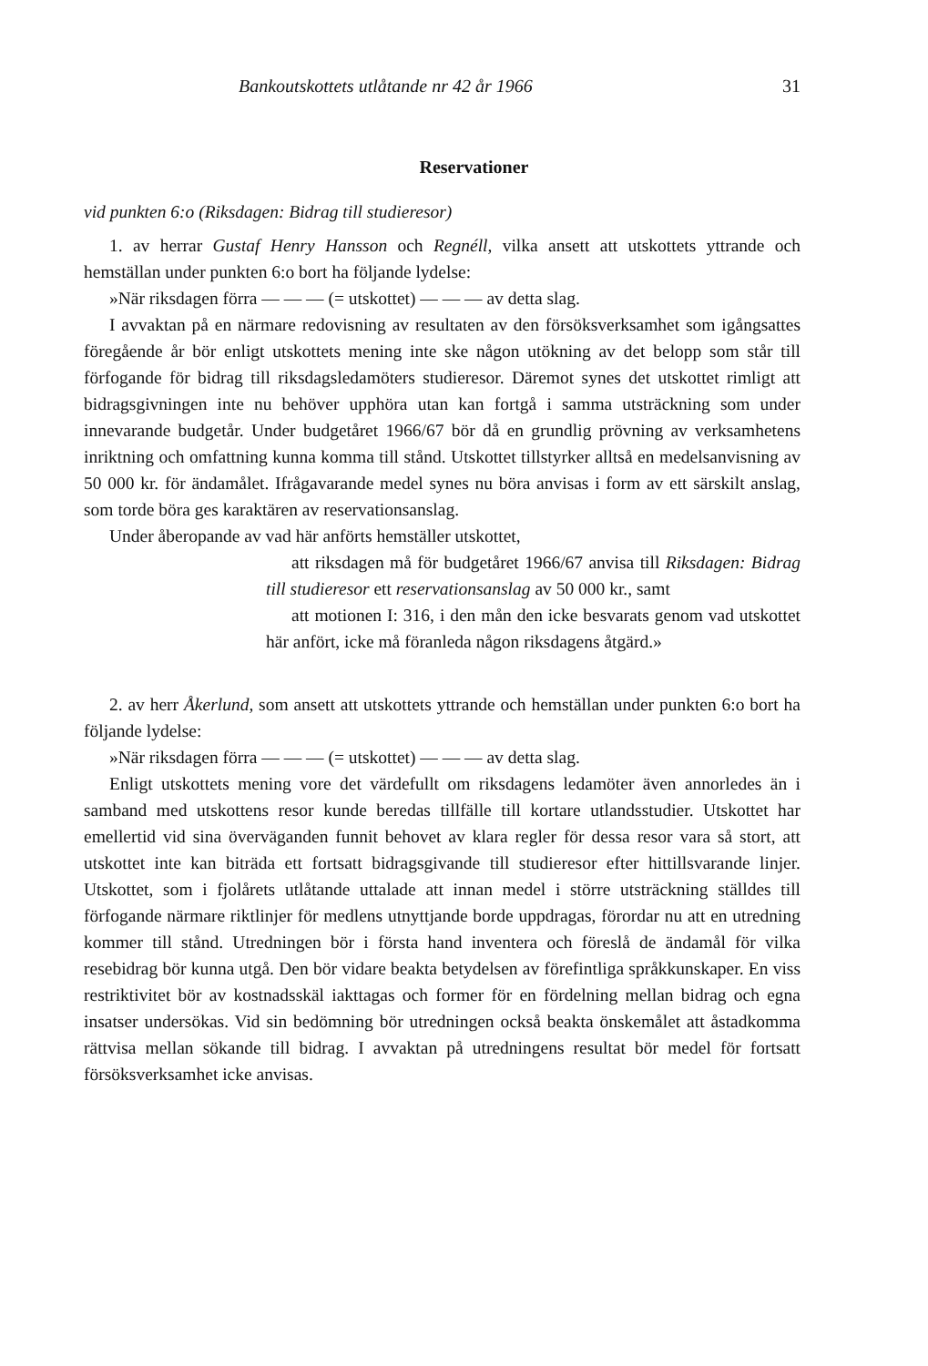Bankoutskottets utlåtande nr 42 år 1966 31
Reservationer
vid punkten 6:o (Riksdagen: Bidrag till studieresor)
1. av herrar Gustaf Henry Hansson och Regnéll, vilka ansett att utskottets yttrande och hemställan under punkten 6:o bort ha följande lydelse:
»När riksdagen förra — — — (= utskottet) — — — av detta slag.
I avvaktan på en närmare redovisning av resultaten av den försöksverksamhet som igångsattes föregående år bör enligt utskottets mening inte ske någon utökning av det belopp som står till förfogande för bidrag till riksdagsledamöters studieresor. Däremot synes det utskottet rimligt att bidragsgivningen inte nu behöver upphöra utan kan fortgå i samma utsträckning som under innevarande budgetår. Under budgetåret 1966/67 bör då en grundlig prövning av verksamhetens inriktning och omfattning kunna komma till stånd. Utskottet tillstyrker alltså en medelsanvisning av 50 000 kr. för ändamålet. Ifrågavarande medel synes nu böra anvisas i form av ett särskilt anslag, som torde böra ges karaktären av reservationsanslag.
Under åberopande av vad här anförts hemställer utskottet,
att riksdagen må för budgetåret 1966/67 anvisa till Riksdagen: Bidrag till studieresor ett reservationsanslag av 50 000 kr., samt
att motionen I: 316, i den mån den icke besvarats genom vad utskottet här anfört, icke må föranleda någon riksdagens åtgärd.»
2. av herr Åkerlund, som ansett att utskottets yttrande och hemställan under punkten 6:o bort ha följande lydelse:
»När riksdagen förra — — — (= utskottet) — — — av detta slag.
Enligt utskottets mening vore det värdefullt om riksdagens ledamöter även annorledes än i samband med utskottens resor kunde beredas tillfälle till kortare utlandsstudier. Utskottet har emellertid vid sina överväganden funnit behovet av klara regler för dessa resor vara så stort, att utskottet inte kan biträda ett fortsatt bidragsgivande till studieresor efter hittillsvarande linjer. Utskottet, som i fjolårets utlåtande uttalade att innan medel i större utsträckning ställdes till förfogande närmare riktlinjer för medlens utnyttjande borde uppdragas, förordar nu att en utredning kommer till stånd. Utredningen bör i första hand inventera och föreslå de ändamål för vilka resebidrag bör kunna utgå. Den bör vidare beakta betydelsen av förefintliga språkkunskaper. En viss restriktivitet bör av kostnadsskäl iakttagas och former för en fördelning mellan bidrag och egna insatser undersökas. Vid sin bedömning bör utredningen också beakta önskemålet att åstadkomma rättvisa mellan sökande till bidrag. I avvaktan på utredningens resultat bör medel för fortsatt försöksverksamhet icke anvisas.